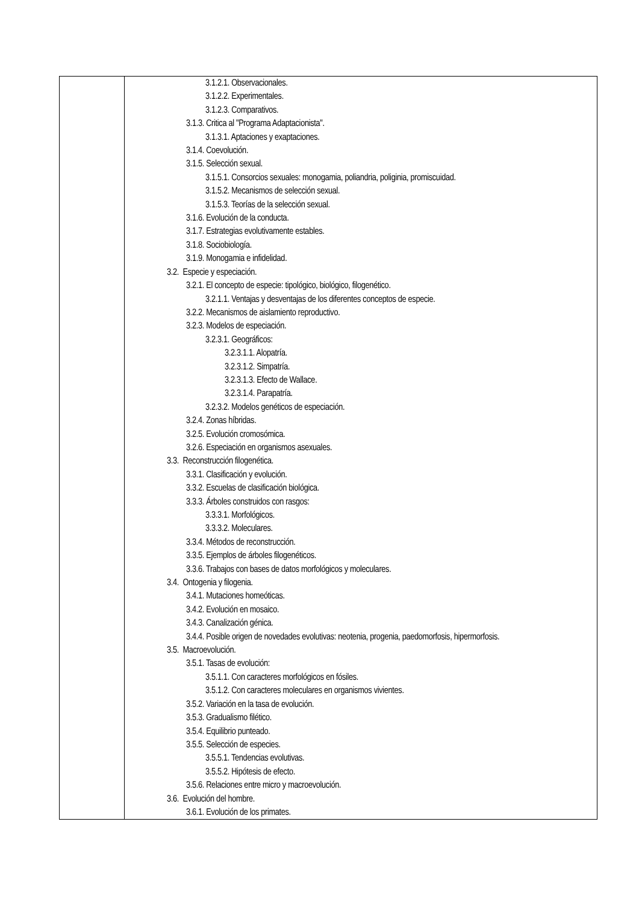| | 3.1.2.1. Observacionales. 3.1.2.2. Experimentales. 3.1.2.3. Comparativos. 3.1.3. Critica al "Programa Adaptacionista". 3.1.3.1. Aptaciones y exaptaciones. 3.1.4. Coevolución. 3.1.5. Selección sexual. 3.1.5.1. Consorcios sexuales: monogamia, poliandria, poliginia, promiscuidad. 3.1.5.2. Mecanismos de selección sexual. 3.1.5.3. Teorías de la selección sexual. 3.1.6. Evolución de la conducta. 3.1.7. Estrategias evolutivamente estables. 3.1.8. Sociobiología. 3.1.9. Monogamia e infidelidad. 3.2. Especie y especiación. 3.2.1. El concepto de especie: tipológico, biológico, filogenético. 3.2.1.1. Ventajas y desventajas de los diferentes conceptos de especie. 3.2.2. Mecanismos de aislamiento reproductivo. 3.2.3. Modelos de especiación. 3.2.3.1. Geográficos: 3.2.3.1.1. Alopatría. 3.2.3.1.2. Simpatría. 3.2.3.1.3. Efecto de Wallace. 3.2.3.1.4. Parapatría. 3.2.3.2. Modelos genéticos de especiación. 3.2.4. Zonas híbridas. 3.2.5. Evolución cromosómica. 3.2.6. Especiación en organismos asexuales. 3.3. Reconstrucción filogenética. 3.3.1. Clasificación y evolución. 3.3.2. Escuelas de clasificación biológica. 3.3.3. Árboles construidos con rasgos: 3.3.3.1. Morfológicos. 3.3.3.2. Moleculares. 3.3.4. Métodos de reconstrucción. 3.3.5. Ejemplos de árboles filogenéticos. 3.3.6. Trabajos con bases de datos morfológicos y moleculares. 3.4. Ontogenia y filogenia. 3.4.1. Mutaciones homeóticas. 3.4.2. Evolución en mosaico. 3.4.3. Canalización génica. 3.4.4. Posible origen de novedades evolutivas: neotenia, progenia, paedomorfosis, hipermorfosis. 3.5. Macroevolución. 3.5.1. Tasas de evolución: 3.5.1.1. Con caracteres morfológicos en fósiles. 3.5.1.2. Con caracteres moleculares en organismos vivientes. 3.5.2. Variación en la tasa de evolución. 3.5.3. Gradualismo filético. 3.5.4. Equilibrio punteado. 3.5.5. Selección de especies. 3.5.5.1. Tendencias evolutivas. 3.5.5.2. Hipótesis de efecto. 3.5.6. Relaciones entre micro y macroevolución. 3.6. Evolución del hombre. 3.6.1. Evolución de los primates. |